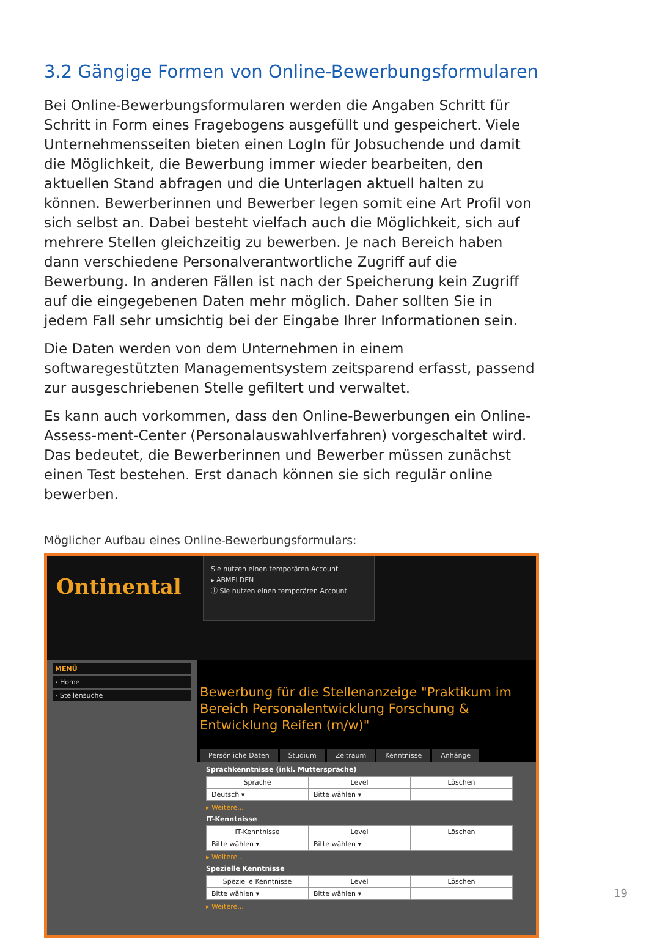3.2 Gängige Formen von Online-Bewerbungsformularen
Bei Online-Bewerbungsformularen werden die Angaben Schritt für Schritt in Form eines Fragebogens ausgefüllt und gespeichert. Viele Unternehmensseiten bieten einen LogIn für Jobsuchende und damit die Möglichkeit, die Bewerbung immer wieder bearbeiten, den aktuellen Stand abfragen und die Unterlagen aktuell halten zu können. Bewerberinnen und Bewerber legen somit eine Art Profil von sich selbst an. Dabei besteht vielfach auch die Möglichkeit, sich auf mehrere Stellen gleichzeitig zu bewerben. Je nach Bereich haben dann verschiedene Personalverantwortliche Zugriff auf die Bewerbung. In anderen Fällen ist nach der Speicherung kein Zugriff auf die eingegebenen Daten mehr möglich. Daher sollten Sie in jedem Fall sehr umsichtig bei der Eingabe Ihrer Informationen sein.
Die Daten werden von dem Unternehmen in einem softwaregestützten Managementsystem zeitsparend erfasst, passend zur ausgeschriebenen Stelle gefiltert und verwaltet.
Es kann auch vorkommen, dass den Online-Bewerbungen ein Online-Assess-ment-Center (Personalauswahlverfahren) vorgeschaltet wird. Das bedeutet, die Bewerberinnen und Bewerber müssen zunächst einen Test bestehen. Erst danach können sie sich regulär online bewerben.
Möglicher Aufbau eines Online-Bewerbungsformulars:
Ontinental
Sie nutzen einen temporären Account
▸ ABMELDEN
ⓘ Sie nutzen einen temporären Account
MENÜ
› Home
› Stellensuche
Bewerbung für die Stellenanzeige "Praktikum im Bereich Personalentwicklung Forschung & Entwicklung Reifen (m/w)"
Persönliche Daten Studium Zeitraum Kenntnisse Anhänge
Sprachkenntnisse (inkl. Muttersprache)
| Sprache | Level | Löschen |
| --- | --- | --- |
| Deutsch ▾ | Bitte wählen ▾ | |
▸ Weitere...
IT-Kenntnisse
| IT-Kenntnisse | Level | Löschen |
| --- | --- | --- |
| Bitte wählen ▾ | Bitte wählen ▾ | |
▸ Weitere...
Spezielle Kenntnisse
| Spezielle Kenntnisse | Level | Löschen |
| --- | --- | --- |
| Bitte wählen ▾ | Bitte wählen ▾ | |
▸ Weitere...
19